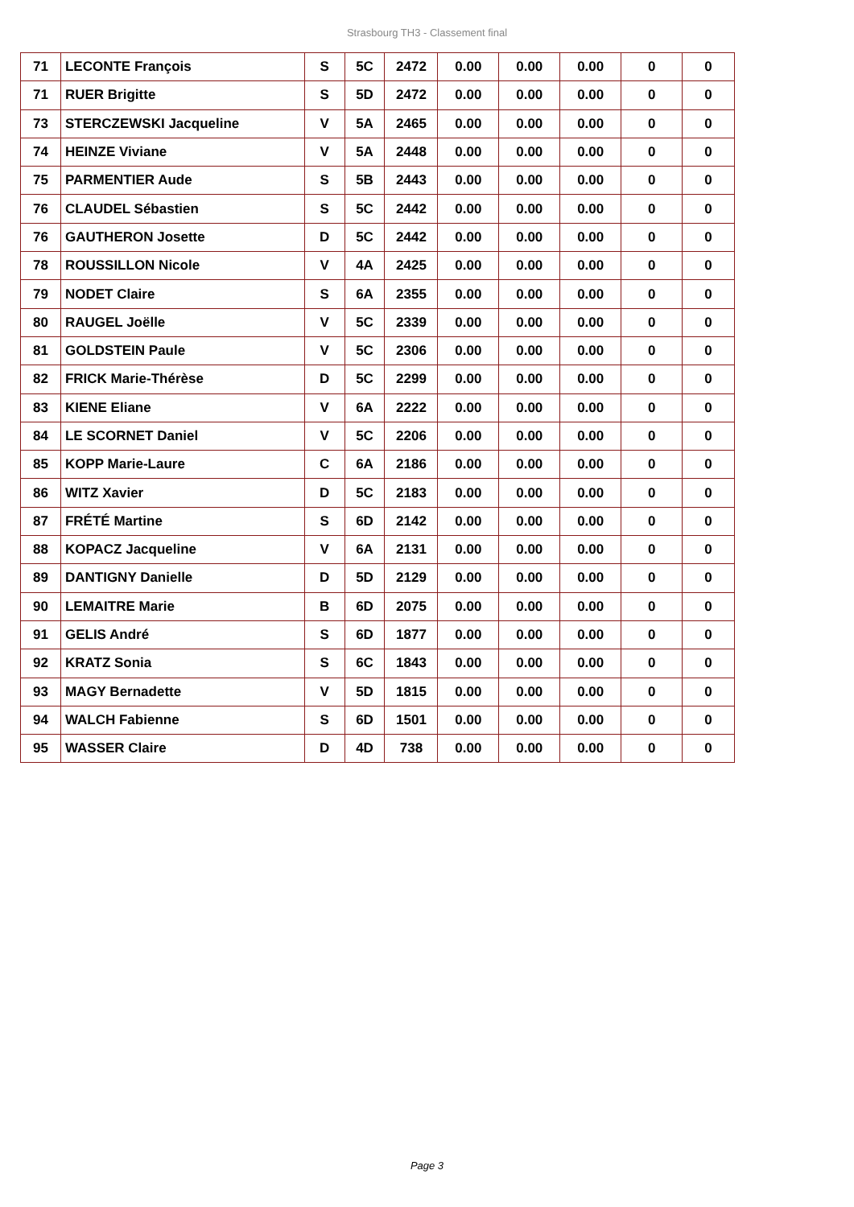Strasbourg TH3 - Classement final
| 71 | LECONTE François | S | 5C | 2472 | 0.00 | 0.00 | 0.00 | 0 | 0 |
| 71 | RUER Brigitte | S | 5D | 2472 | 0.00 | 0.00 | 0.00 | 0 | 0 |
| 73 | STERCZEWSKI Jacqueline | V | 5A | 2465 | 0.00 | 0.00 | 0.00 | 0 | 0 |
| 74 | HEINZE Viviane | V | 5A | 2448 | 0.00 | 0.00 | 0.00 | 0 | 0 |
| 75 | PARMENTIER Aude | S | 5B | 2443 | 0.00 | 0.00 | 0.00 | 0 | 0 |
| 76 | CLAUDEL Sébastien | S | 5C | 2442 | 0.00 | 0.00 | 0.00 | 0 | 0 |
| 76 | GAUTHERON Josette | D | 5C | 2442 | 0.00 | 0.00 | 0.00 | 0 | 0 |
| 78 | ROUSSILLON Nicole | V | 4A | 2425 | 0.00 | 0.00 | 0.00 | 0 | 0 |
| 79 | NODET Claire | S | 6A | 2355 | 0.00 | 0.00 | 0.00 | 0 | 0 |
| 80 | RAUGEL Joëlle | V | 5C | 2339 | 0.00 | 0.00 | 0.00 | 0 | 0 |
| 81 | GOLDSTEIN Paule | V | 5C | 2306 | 0.00 | 0.00 | 0.00 | 0 | 0 |
| 82 | FRICK Marie-Thérèse | D | 5C | 2299 | 0.00 | 0.00 | 0.00 | 0 | 0 |
| 83 | KIENE Eliane | V | 6A | 2222 | 0.00 | 0.00 | 0.00 | 0 | 0 |
| 84 | LE SCORNET Daniel | V | 5C | 2206 | 0.00 | 0.00 | 0.00 | 0 | 0 |
| 85 | KOPP Marie-Laure | C | 6A | 2186 | 0.00 | 0.00 | 0.00 | 0 | 0 |
| 86 | WITZ Xavier | D | 5C | 2183 | 0.00 | 0.00 | 0.00 | 0 | 0 |
| 87 | FRÉTÉ Martine | S | 6D | 2142 | 0.00 | 0.00 | 0.00 | 0 | 0 |
| 88 | KOPACZ Jacqueline | V | 6A | 2131 | 0.00 | 0.00 | 0.00 | 0 | 0 |
| 89 | DANTIGNY Danielle | D | 5D | 2129 | 0.00 | 0.00 | 0.00 | 0 | 0 |
| 90 | LEMAITRE Marie | B | 6D | 2075 | 0.00 | 0.00 | 0.00 | 0 | 0 |
| 91 | GELIS André | S | 6D | 1877 | 0.00 | 0.00 | 0.00 | 0 | 0 |
| 92 | KRATZ Sonia | S | 6C | 1843 | 0.00 | 0.00 | 0.00 | 0 | 0 |
| 93 | MAGY Bernadette | V | 5D | 1815 | 0.00 | 0.00 | 0.00 | 0 | 0 |
| 94 | WALCH Fabienne | S | 6D | 1501 | 0.00 | 0.00 | 0.00 | 0 | 0 |
| 95 | WASSER Claire | D | 4D | 738 | 0.00 | 0.00 | 0.00 | 0 | 0 |
Page 3